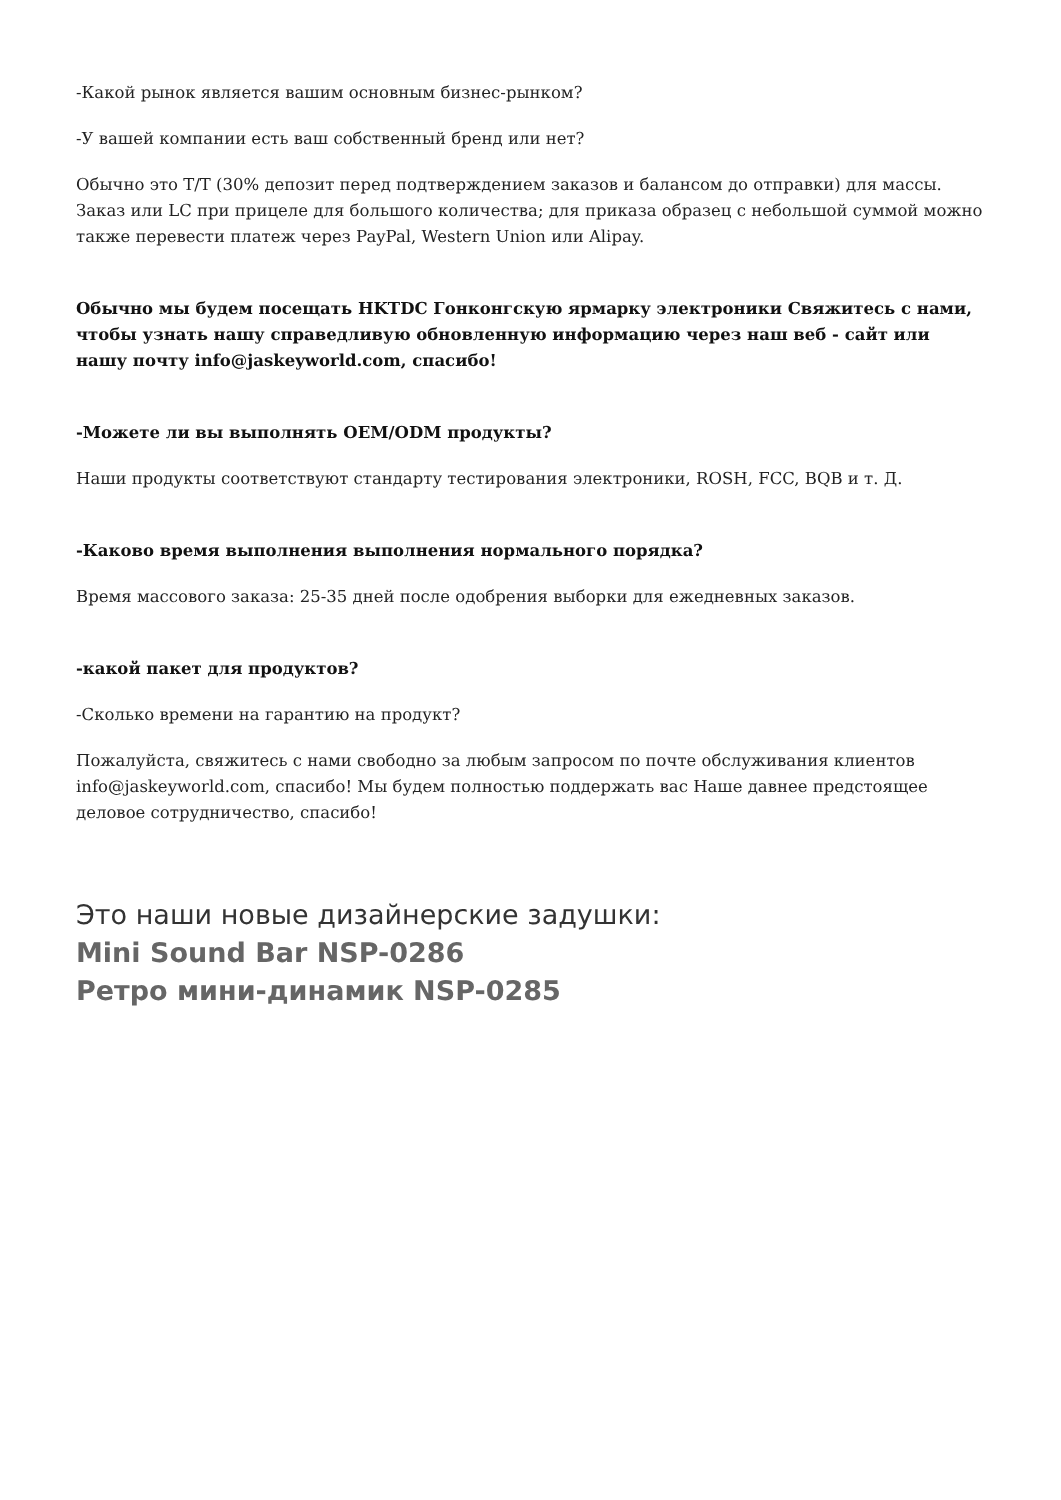-Какой рынок является вашим основным бизнес-рынком?
-У вашей компании есть ваш собственный бренд или нет?
Обычно это T/T (30% депозит перед подтверждением заказов и балансом до отправки) для массы. Заказ или LC при прицеле для большого количества; для приказа образец с небольшой суммой можно также перевести платеж через PayPal, Western Union или Alipay.
Обычно мы будем посещать HKTDC Гонконгскую ярмарку электроники Свяжитесь с нами, чтобы узнать нашу справедливую обновленную информацию через наш веб - сайт или нашу почту info@jaskeyworld.com, спасибо!
-Можете ли вы выполнять OEM/ODM продукты?
Наши продукты соответствуют стандарту тестирования электроники, ROSH, FCC, BQB и т. Д.
-Каково время выполнения выполнения нормального порядка?
Время массового заказа: 25-35 дней после одобрения выборки для ежедневных заказов.
-какой пакет для продуктов?
-Сколько времени на гарантию на продукт?
Пожалуйста, свяжитесь с нами свободно за любым запросом по почте обслуживания клиентов info@jaskeyworld.com, спасибо! Мы будем полностью поддержать вас Наше давнее предстоящее деловое сотрудничество, спасибо!
Это наши новые дизайнерские задушки:
Mini Sound Bar NSP-0286
Ретро мини-динамик NSP-0285